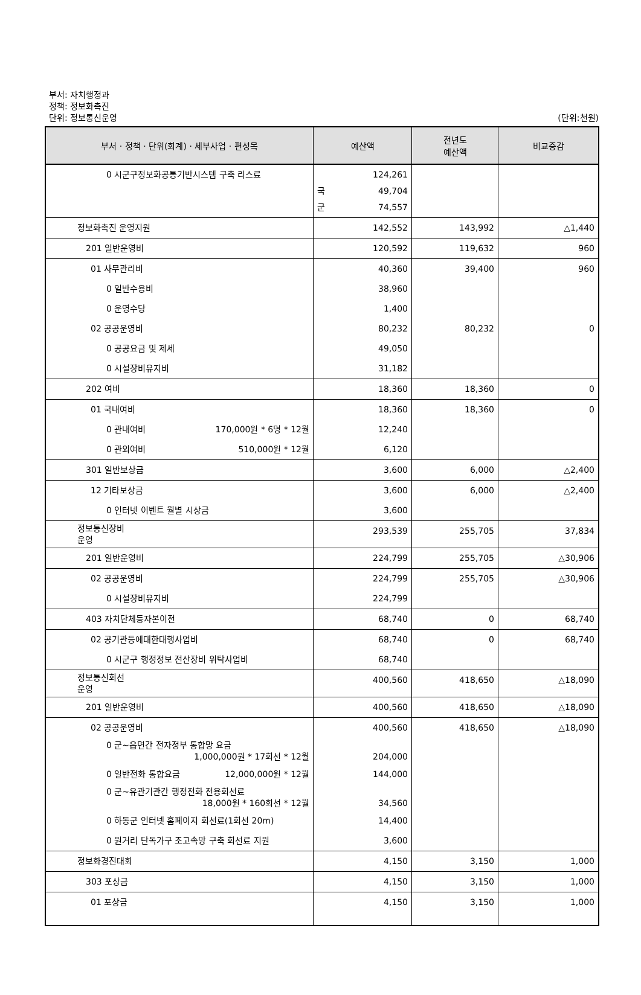부서: 자치행정과
정책: 정보화촉진
단위: 정보통신운영
(단위:천원)
| 부서 · 정책 · 단위(회계) · 세부사업 · 편성목 | 예산액 | 전년도 예산액 | 비교증감 |
| --- | --- | --- | --- |
| 0 시군구정보화공통기반시스템 구축 리스료 | 124,261 국 49,704 군 74,557 | | |
| 정보화촉진 운영지원 | 142,552 | 143,992 | △1,440 |
| 201 일반운영비 | 120,592 | 119,632 | 960 |
| 01 사무관리비 | 40,360 | 39,400 | 960 |
| 0 일반수용비 | 38,960 | | |
| 0 운영수당 | 1,400 | | |
| 02 공공운영비 | 80,232 | 80,232 | 0 |
| 0 공공요금 및 제세 | 49,050 | | |
| 0 시설장비유지비 | 31,182 | | |
| 202 여비 | 18,360 | 18,360 | 0 |
| 01 국내여비 | 18,360 | 18,360 | 0 |
| 0 관내여비 170,000원 * 6명 * 12월 | 12,240 | | |
| 0 관외여비 510,000원 * 12월 | 6,120 | | |
| 301 일반보상금 | 3,600 | 6,000 | △2,400 |
| 12 기타보상금 | 3,600 | 6,000 | △2,400 |
| 0 인터넷 이벤트 월별 시상금 | 3,600 | | |
| 정보통신장비 운영 | 293,539 | 255,705 | 37,834 |
| 201 일반운영비 | 224,799 | 255,705 | △30,906 |
| 02 공공운영비 | 224,799 | 255,705 | △30,906 |
| 0 시설장비유지비 | 224,799 | | |
| 403 자치단체등자본이전 | 68,740 | 0 | 68,740 |
| 02 공기관등에대한대행사업비 | 68,740 | 0 | 68,740 |
| 0 시군구 행정정보 전산장비 위탁사업비 | 68,740 | | |
| 정보통신회선 운영 | 400,560 | 418,650 | △18,090 |
| 201 일반운영비 | 400,560 | 418,650 | △18,090 |
| 02 공공운영비 | 400,560 | 418,650 | △18,090 |
| 0 군~읍면간 전자정부 통합망 요금 1,000,000원 * 17회선 * 12월 | 204,000 | | |
| 0 일반전화 통합요금 12,000,000원 * 12월 | 144,000 | | |
| 0 군~유관기관간 행정전화 전용회선료 18,000원 * 160회선 * 12월 | 34,560 | | |
| 0 하동군 인터넷 홈페이지 회선료(1회선 20m) | 14,400 | | |
| 0 원거리 단독가구 초고속망 구축 회선료 지원 | 3,600 | | |
| 정보화경진대회 | 4,150 | 3,150 | 1,000 |
| 303 포상금 | 4,150 | 3,150 | 1,000 |
| 01 포상금 | 4,150 | 3,150 | 1,000 |